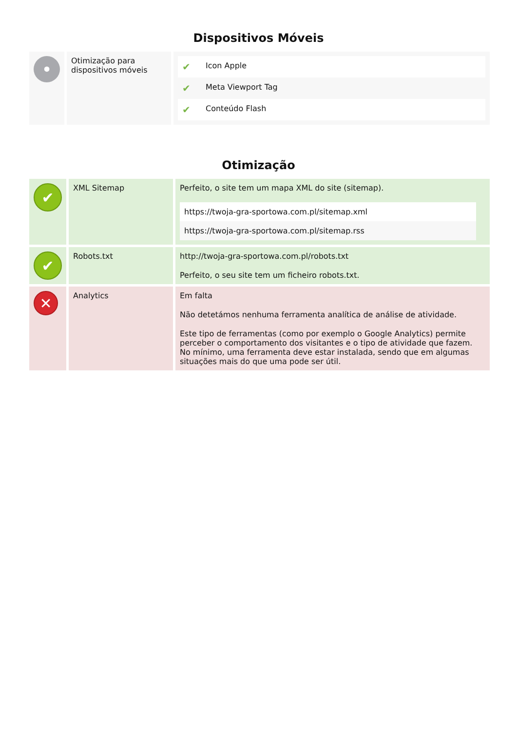Dispositivos Móveis
| • | Otimização para dispositivos móveis | / ✔ / Icon Apple / / ✔ / Meta Viewport Tag / / ✔ / Conteúdo Flash / |
Otimização
| ✔ | XML Sitemap | Perfeito, o site tem um mapa XML do site (sitemap). / https://twoja-gra-sportowa.com.pl/sitemap.xml / / https://twoja-gra-sportowa.com.pl/sitemap.rss / |
| ✔ | Robots.txt | http://twoja-gra-sportowa.com.pl/robots.txt Perfeito, o seu site tem um ficheiro robots.txt. |
| ✕ | Analytics | Em falta Não detetámos nenhuma ferramenta analítica de análise de atividade. Este tipo de ferramentas (como por exemplo o Google Analytics) permite perceber o comportamento dos visitantes e o tipo de atividade que fazem. No mínimo, uma ferramenta deve estar instalada, sendo que em algumas situações mais do que uma pode ser útil. |